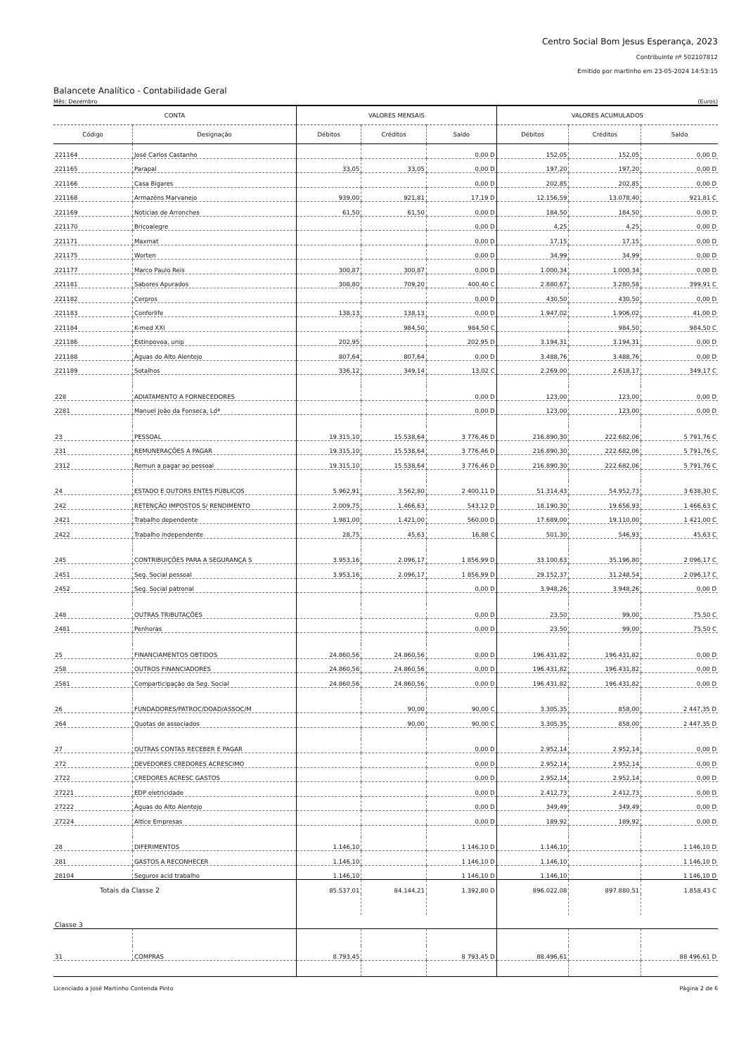Centro Social Bom Jesus Esperança, 2023
Contribuinte nº 502107812
Emitido por martinho em 23-05-2024 14:53:15
Balancete Analítico - Contabilidade Geral
Mês: Dezembro (Euros)
| CONTA | | VALORES MENSAIS | | | VALORES ACUMULADOS | | |
| --- | --- | --- | --- | --- | --- | --- | --- |
| Código | Designação | Débitos | Créditos | Saldo | Débitos | Créditos | Saldo |
| 221164 | José Carlos Castanho | | | 0,00 D | 152,05 | 152,05 | 0,00 D |
| 221165 | Parapal | 33,05 | 33,05 | 0,00 D | 197,20 | 197,20 | 0,00 D |
| 221166 | Casa Bigares | | | 0,00 D | 202,85 | 202,85 | 0,00 D |
| 221168 | Armazéns Marvanejo | 939,00 | 921,81 | 17,19 D | 12.156,59 | 13.078,40 | 921,81 C |
| 221169 | Noticias de Arronches | 61,50 | 61,50 | 0,00 D | 184,50 | 184,50 | 0,00 D |
| 221170 | Bricoalegre | | | 0,00 D | 4,25 | 4,25 | 0,00 D |
| 221171 | Maxmat | | | 0,00 D | 17,15 | 17,15 | 0,00 D |
| 221175 | Worten | | | 0,00 D | 34,99 | 34,99 | 0,00 D |
| 221177 | Marco Paulo Reis | 300,87 | 300,87 | 0,00 D | 1.000,34 | 1.000,34 | 0,00 D |
| 221181 | Sabores Apurados | 308,80 | 709,20 | 400,40 C | 2.880,67 | 3.280,58 | 399,91 C |
| 221182 | Cerpros | | | 0,00 D | 430,50 | 430,50 | 0,00 D |
| 221183 | Conforlife | 138,13 | 138,13 | 0,00 D | 1.947,02 | 1.906,02 | 41,00 D |
| 221184 | K-med XXI | | 984,50 | 984,50 C | | 984,50 | 984,50 C |
| 221186 | Estinpovoa, unip | 202,95 | | 202,95 D | 3.194,31 | 3.194,31 | 0,00 D |
| 221188 | Águas do Alto Alentejo | 807,64 | 807,64 | 0,00 D | 3.488,76 | 3.488,76 | 0,00 D |
| 221189 | Sotalhos | 336,12 | 349,14 | 13,02 C | 2.269,00 | 2.618,17 | 349,17 C |
| 228 | ADIATAMENTO A FORNECEDORES | | | 0,00 D | 123,00 | 123,00 | 0,00 D |
| 2281 | Manuel João da Fonseca, Ldª | | | 0,00 D | 123,00 | 123,00 | 0,00 D |
| 23 | PESSOAL | 19.315,10 | 15.538,64 | 3 776,46 D | 216.890,30 | 222.682,06 | 5 791,76 C |
| 231 | REMUNERAÇÕES A PAGAR | 19.315,10 | 15.538,64 | 3 776,46 D | 216.890,30 | 222.682,06 | 5 791,76 C |
| 2312 | Remun a pagar ao pessoal | 19.315,10 | 15.538,64 | 3 776,46 D | 216.890,30 | 222.682,06 | 5 791,76 C |
| 24 | ESTADO E OUTORS ENTES PÚBLICOS | 5.962,91 | 3.562,80 | 2 400,11 D | 51.314,43 | 54.952,73 | 3 638,30 C |
| 242 | RETENÇÃO IMPOSTOS S/ RENDIMENTO | 2.009,75 | 1.466,63 | 543,12 D | 18.190,30 | 19.656,93 | 1 466,63 C |
| 2421 | Trabalho dependente | 1.981,00 | 1.421,00 | 560,00 D | 17.689,00 | 19.110,00 | 1 421,00 C |
| 2422 | Trabalho independente | 28,75 | 45,63 | 16,88 C | 501,30 | 546,93 | 45,63 C |
| 245 | CONTRIBUIÇÕES PARA A SEGURANÇA S | 3.953,16 | 2.096,17 | 1 856,99 D | 33.100,63 | 35.196,80 | 2 096,17 C |
| 2451 | Seg. Social pessoal | 3.953,16 | 2.096,17 | 1 856,99 D | 29.152,37 | 31.248,54 | 2 096,17 C |
| 2452 | Seg. Social patronal | | | 0,00 D | 3.948,26 | 3.948,26 | 0,00 D |
| 248 | OUTRAS TRIBUTAÇÕES | | | 0,00 D | 23,50 | 99,00 | 75,50 C |
| 2481 | Penhoras | | | 0,00 D | 23,50 | 99,00 | 75,50 C |
| 25 | FINANCIAMENTOS OBTIDOS | 24.860,56 | 24.860,56 | 0,00 D | 196.431,82 | 196.431,82 | 0,00 D |
| 258 | OUTROS FINANCIADORES | 24.860,56 | 24.860,56 | 0,00 D | 196.431,82 | 196.431,82 | 0,00 D |
| 2581 | Comparticipação da Seg. Social | 24.860,56 | 24.860,56 | 0,00 D | 196.431,82 | 196.431,82 | 0,00 D |
| 26 | FUNDADORES/PATROC/DOAD/ASSOC/M | | 90,00 | 90,00 C | 3.305,35 | 858,00 | 2 447,35 D |
| 264 | Quotas de associados | | 90,00 | 90,00 C | 3.305,35 | 858,00 | 2 447,35 D |
| 27 | OUTRAS CONTAS RECEBER E PAGAR | | | 0,00 D | 2.952,14 | 2.952,14 | 0,00 D |
| 272 | DEVEDORES CREDORES ACRESCIMO | | | 0,00 D | 2.952,14 | 2.952,14 | 0,00 D |
| 2722 | CREDORES ACRESC GASTOS | | | 0,00 D | 2.952,14 | 2.952,14 | 0,00 D |
| 27221 | EDP eletricidade | | | 0,00 D | 2.412,73 | 2.412,73 | 0,00 D |
| 27222 | Águas do Alto Alentejo | | | 0,00 D | 349,49 | 349,49 | 0,00 D |
| 27224 | Altice Empresas | | | 0,00 D | 189,92 | 189,92 | 0,00 D |
| 28 | DIFERIMENTOS | 1.146,10 | | 1 146,10 D | 1.146,10 | | 1 146,10 D |
| 281 | GASTOS A RECONHECER | 1.146,10 | | 1 146,10 D | 1.146,10 | | 1 146,10 D |
| 28104 | Seguros acid trabalho | 1.146,10 | | 1 146,10 D | 1.146,10 | | 1 146,10 D |
| Totais da Classe 2 | | 85.537,01 | 84.144,21 | 1.392,80 D | 896.022,08 | 897.880,51 | 1.858,43 C |
| Classe 3 | | | | | | | |
| 31 | COMPRAS | 8.793,45 | | 8 793,45 D | 88.496,61 | | 88 496,61 D |
Licenciado a José Martinho Contenda Pinto Página 2 de 6